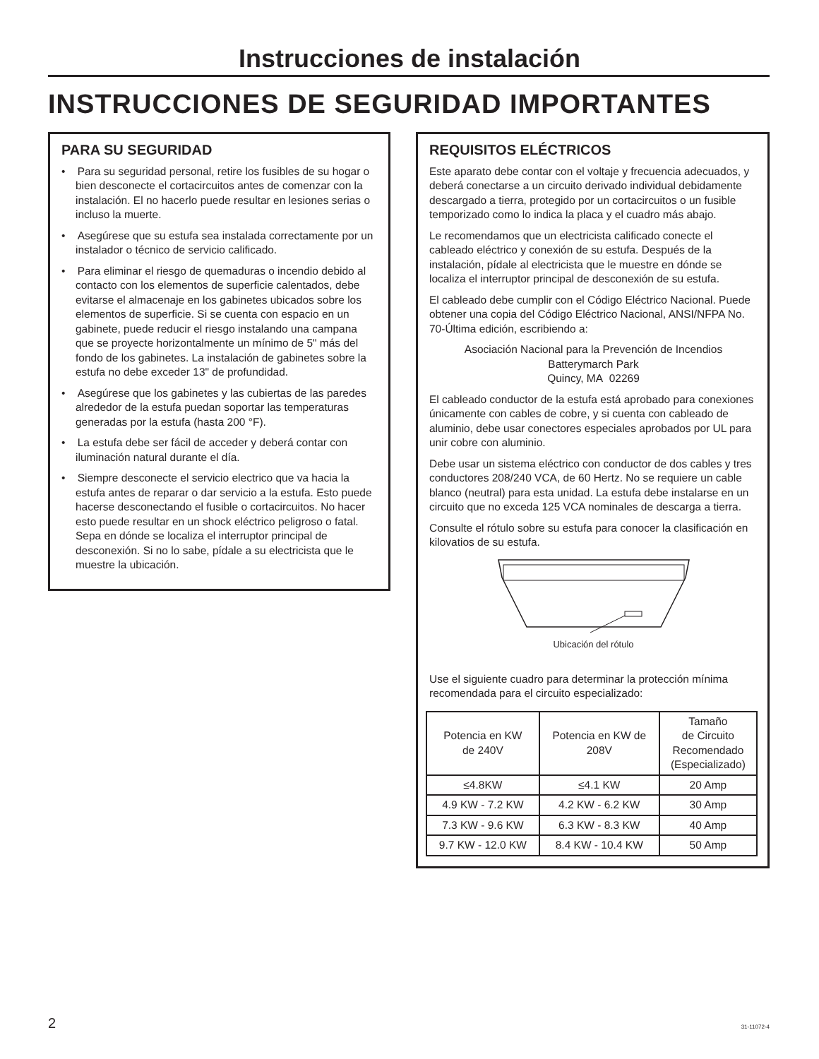Instrucciones de instalación
INSTRUCCIONES DE SEGURIDAD IMPORTANTES
PARA SU SEGURIDAD
• Para su seguridad personal, retire los fusibles de su hogar o bien desconecte el cortacircuitos antes de comenzar con la instalación. El no hacerlo puede resultar en lesiones serias o incluso la muerte.
• Asegúrese que su estufa sea instalada correctamente por un instalador o técnico de servicio calificado.
• Para eliminar el riesgo de quemaduras o incendio debido al contacto con los elementos de superficie calentados, debe evitarse el almacenaje en los gabinetes ubicados sobre los elementos de superficie. Si se cuenta con espacio en un gabinete, puede reducir el riesgo instalando una campana que se proyecte horizontalmente un mínimo de 5" más del fondo de los gabinetes. La instalación de gabinetes sobre la estufa no debe exceder 13" de profundidad.
• Asegúrese que los gabinetes y las cubiertas de las paredes alrededor de la estufa puedan soportar las temperaturas generadas por la estufa (hasta 200 °F).
• La estufa debe ser fácil de acceder y deberá contar con iluminación natural durante el día.
• Siempre desconecte el servicio electrico que va hacia la estufa antes de reparar o dar servicio a la estufa. Esto puede hacerse desconectando el fusible o cortacircuitos. No hacer esto puede resultar en un shock eléctrico peligroso o fatal. Sepa en dónde se localiza el interruptor principal de desconexión. Si no lo sabe, pídale a su electricista que le muestre la ubicación.
REQUISITOS ELÉCTRICOS
Este aparato debe contar con el voltaje y frecuencia adecuados, y deberá conectarse a un circuito derivado individual debidamente descargado a tierra, protegido por un cortacircuitos o un fusible temporizado como lo indica la placa y el cuadro más abajo.
Le recomendamos que un electricista calificado conecte el cableado eléctrico y conexión de su estufa. Después de la instalación, pídale al electricista que le muestre en dónde se localiza el interruptor principal de desconexión de su estufa.
El cableado debe cumplir con el Código Eléctrico Nacional. Puede obtener una copia del Código Eléctrico Nacional, ANSI/NFPA No. 70-Última edición, escribiendo a:
Asociación Nacional para la Prevención de Incendios
Batterymarch Park
Quincy, MA 02269
El cableado conductor de la estufa está aprobado para conexiones únicamente con cables de cobre, y si cuenta con cableado de aluminio, debe usar conectores especiales aprobados por UL para unir cobre con aluminio.
Debe usar un sistema eléctrico con conductor de dos cables y tres conductores 208/240 VCA, de 60 Hertz. No se requiere un cable blanco (neutral) para esta unidad. La estufa debe instalarse en un circuito que no exceda 125 VCA nominales de descarga a tierra.
Consulte el rótulo sobre su estufa para conocer la clasificación en kilovatios de su estufa.
Ubicación del rótulo
Use el siguiente cuadro para determinar la protección mínima recomendada para el circuito especializado:
| Potencia en KW de 240V | Potencia en KW de 208V | Tamaño de Circuito Recomendado (Especializado) |
| ≤4.8KW | ≤4.1 KW | 20 Amp |
| 4.9 KW - 7.2 KW | 4.2 KW - 6.2 KW | 30 Amp |
| 7.3 KW - 9.6 KW | 6.3 KW - 8.3 KW | 40 Amp |
| 9.7 KW - 12.0 KW | 8.4 KW - 10.4 KW | 50 Amp |
2 31-11072-4